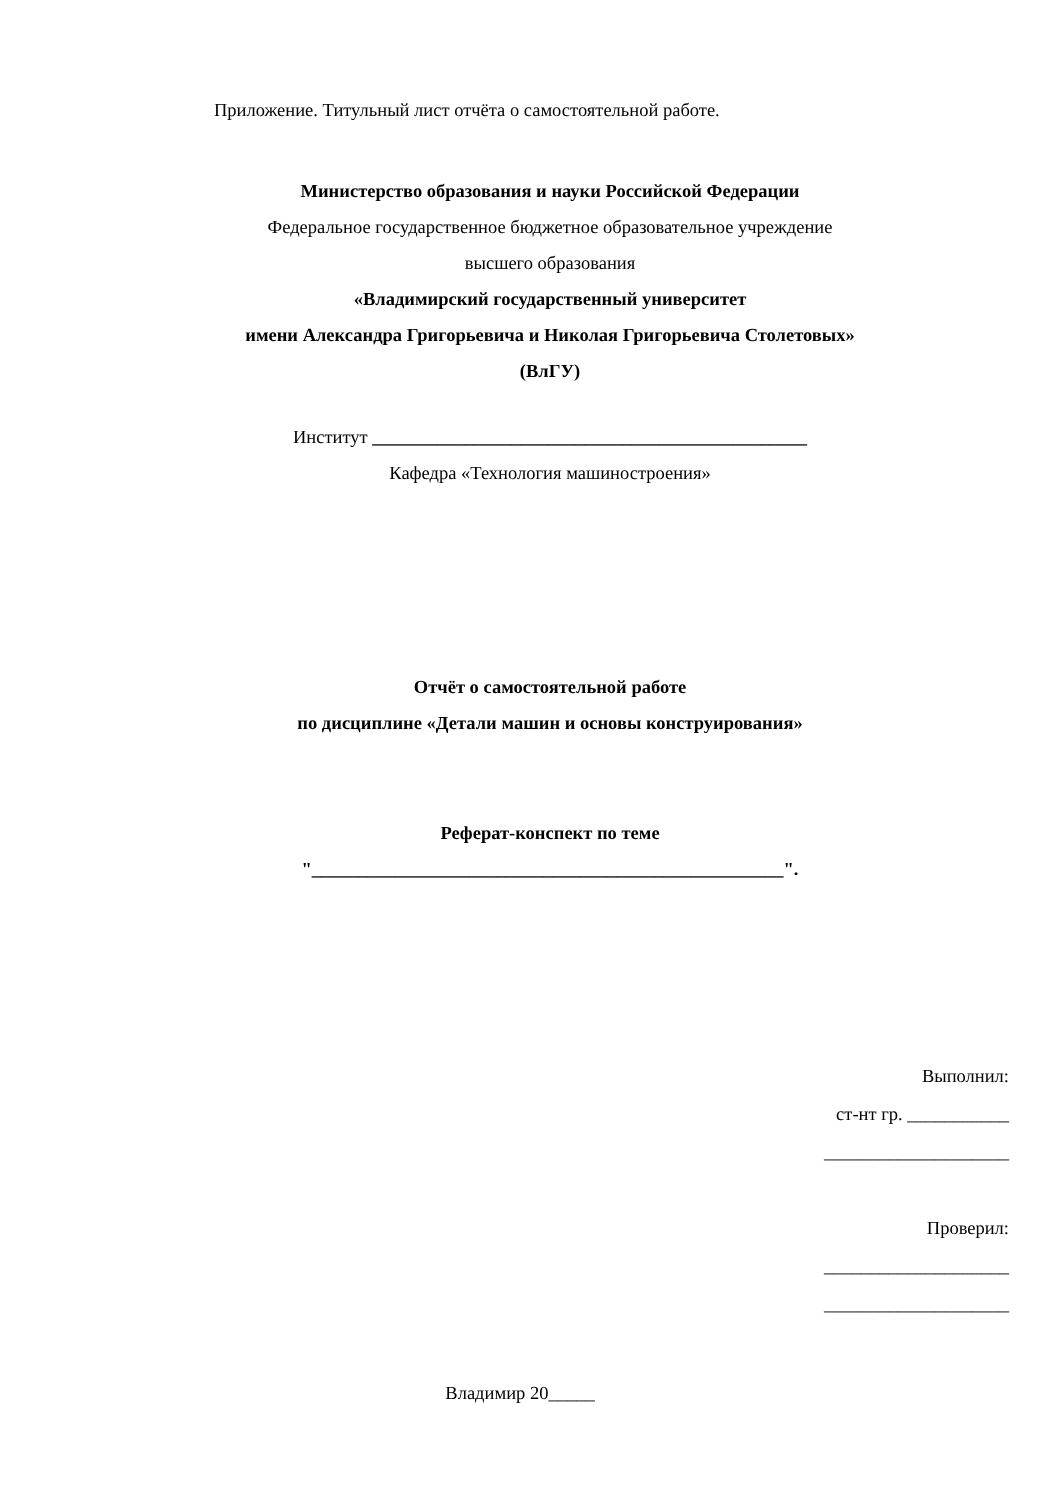Приложение. Титульный лист отчёта о самостоятельной работе.
Министерство образования и науки Российской Федерации
Федеральное государственное бюджетное образовательное учреждение
высшего образования
«Владимирский государственный университет
имени Александра Григорьевича и Николая Григорьевича Столетовых»
(ВлГУ)
Институт _______________________________________________
Кафедра «Технология машиностроения»
Отчёт о самостоятельной работе
по дисциплине «Детали машин и основы конструирования»
Реферат-конспект по теме
"___________________________________________________".
Выполнил:
ст-нт гр. ___________
____________________
Проверил:
____________________
____________________
Владимир 20_____